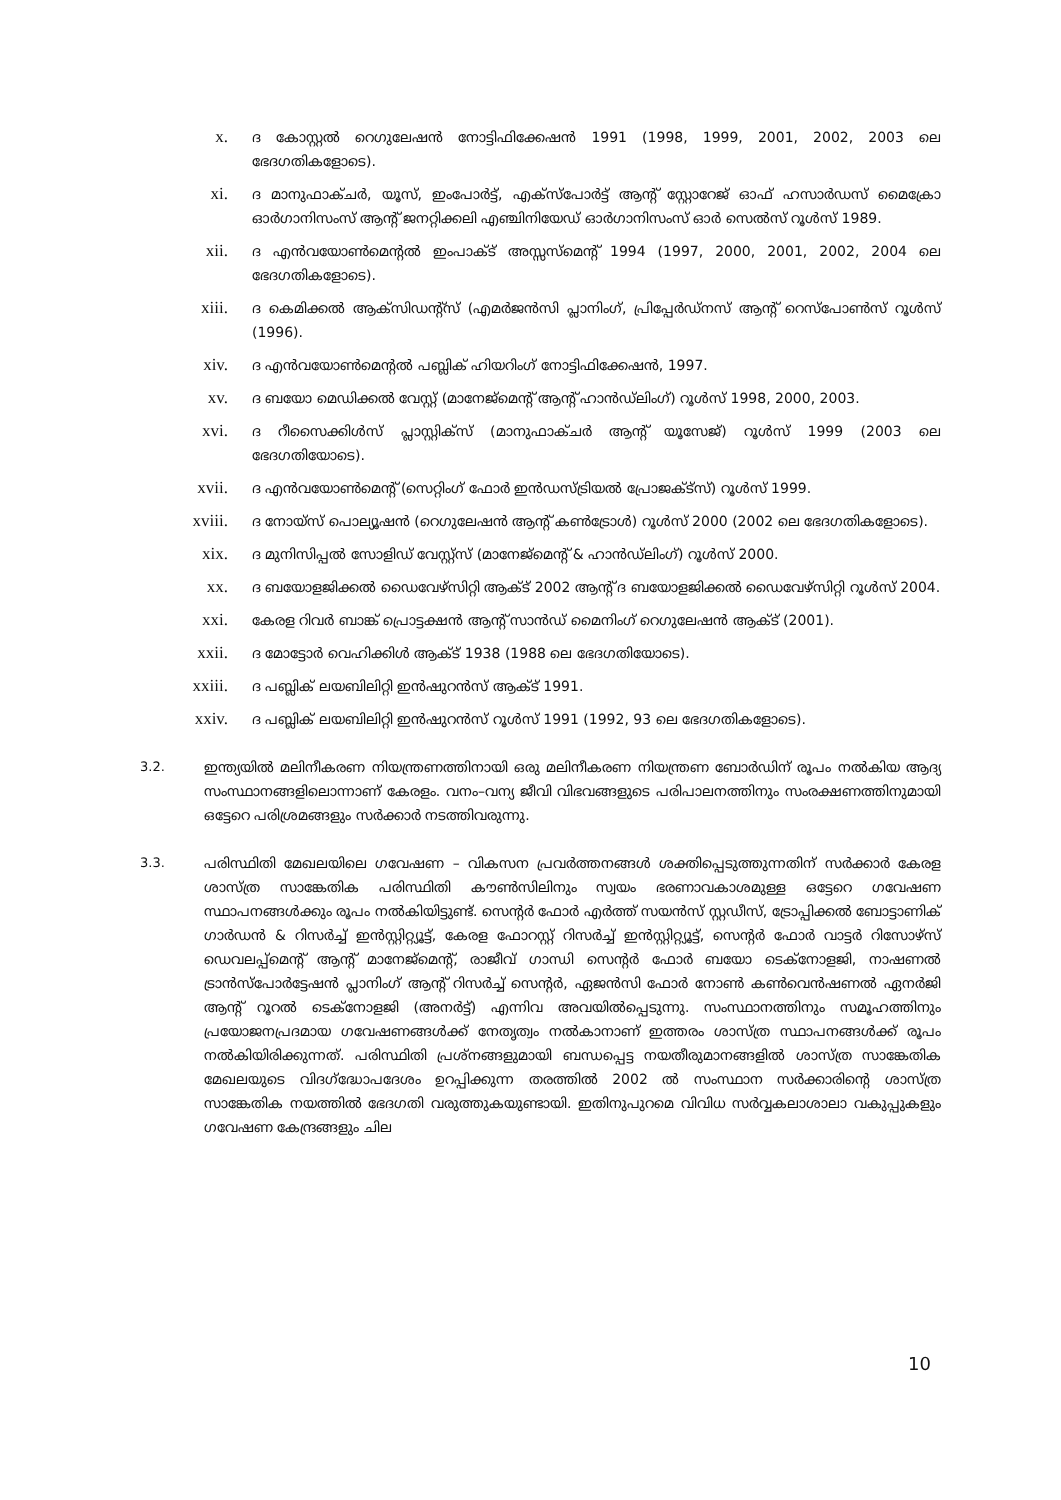x.
ദ കോസ്റ്റൽ റെഗുലേഷൻ നോട്ടിഫിക്കേഷൻ 1991 (1998, 1999, 2001, 2002, 2003 ലെ ഭേദഗതികളോടെ).
xi.
ദ മാനുഫാക്ചർ, യൂസ്, ഇംപോർട്ട്, എക്സ്പോർട്ട് ആന്റ് സ്റ്റോറേജ് ഓഫ് ഹസാർഡസ് മൈക്രോ ഓർഗാനിസംസ് ആന്റ് ജനറ്റിക്കലി എഞ്ചിനിയേഡ് ഓർഗാനിസംസ് ഓർ സെൽസ് റൂൾസ് 1989.
xii.
ദ എൻവയോൺമെന്റൽ ഇംപാക്ട് അസ്സസ്മെന്റ് 1994 (1997, 2000, 2001, 2002, 2004 ലെ ഭേദഗതികളോടെ).
xiii.
ദ കെമിക്കൽ ആക്സിഡന്റ്സ് (എമർജൻസി പ്ലാനിംഗ്, പ്രിപ്പേർഡ്നസ് ആന്റ് റെസ്പോൺസ് റൂൾസ് (1996).
xiv.
ദ എൻവയോൺമെന്റൽ പബ്ലിക് ഹിയറിംഗ് നോട്ടിഫിക്കേഷൻ, 1997.
xv.
ദ ബയോ മെഡിക്കൽ വേസ്റ്റ് (മാനേജ്മെന്റ് ആന്റ് ഹാൻഡ്ലിംഗ്) റൂൾസ് 1998, 2000, 2003.
xvi.
ദ റീസൈക്കിൾസ് പ്ലാസ്റ്റിക്സ് (മാനുഫാക്ചർ ആന്റ് യൂസേജ്) റൂൾസ് 1999 (2003 ലെ ഭേദഗതിയോടെ).
xvii.
ദ എൻവയോൺമെന്റ് (സെറ്റിംഗ് ഫോർ ഇൻഡസ്ട്രിയൽ പ്രോജക്ട്സ്) റൂൾസ് 1999.
xviii.
ദ നോയ്സ് പൊല്യൂഷൻ (റെഗുലേഷൻ ആന്റ് കൺട്രോൾ) റൂൾസ് 2000 (2002 ലെ ഭേദഗതികളോടെ).
xix.
ദ മുനിസിപ്പൽ സോളിഡ് വേസ്റ്റ്സ് (മാനേജ്മെന്റ് & ഹാൻഡ്ലിംഗ്) റൂൾസ് 2000.
xx.
ദ ബയോളജിക്കൽ ഡൈവേഴ്സിറ്റി ആക്ട് 2002 ആന്റ് ദ ബയോളജിക്കൽ ഡൈവേഴ്സിറ്റി റൂൾസ് 2004.
xxi.
കേരള റിവർ ബാങ്ക് പ്രൊട്ടക്ഷൻ ആന്റ് സാൻഡ് മൈനിംഗ് റെഗുലേഷൻ ആക്ട് (2001).
xxii.
ദ മോട്ടോർ വെഹിക്കിൾ ആക്ട് 1938 (1988 ലെ ഭേദഗതിയോടെ).
xxiii.
ദ പബ്ലിക് ലയബിലിറ്റി ഇൻഷുറൻസ് ആക്ട് 1991.
xxiv.
ദ പബ്ലിക് ലയബിലിറ്റി ഇൻഷുറൻസ് റൂൾസ് 1991 (1992, 93 ലെ ഭേദഗതികളോടെ).
3.2. ഇന്ത്യയിൽ മലിനീകരണ നിയന്ത്രണത്തിനായി ഒരു മലിനീകരണ നിയന്ത്രണ ബോർഡിന് രൂപം നൽകിയ ആദ്യ സംസ്ഥാനങ്ങളിലൊന്നാണ് കേരളം. വനം–വന്യ ജീവി വിഭവങ്ങളുടെ പരിപാലനത്തിനും സംരക്ഷണത്തിനുമായി ഒട്ടേറെ പരിശ്രമങ്ങളും സർക്കാർ നടത്തിവരുന്നു.
3.3. പരിസ്ഥിതി മേഖലയിലെ ഗവേഷണ – വികസന പ്രവർത്തനങ്ങൾ ശക്തിപ്പെടുത്തുന്നതിന് സർക്കാർ കേരള ശാസ്ത്ര സാങ്കേതിക പരിസ്ഥിതി കൗൺസിലിനും സ്വയം ഭരണാവകാശമുള്ള ഒട്ടേറെ ഗവേഷണ സ്ഥാപനങ്ങൾക്കും രൂപം നൽകിയിട്ടുണ്ട്. സെന്റർ ഫോർ എർത്ത് സയൻസ് സ്റ്റഡീസ്, ട്രോപ്പിക്കൽ ബോട്ടാണിക് ഗാർഡൻ & റിസർച്ച് ഇൻസ്റ്റിറ്റ്യൂട്ട്, കേരള ഫോറസ്റ്റ് റിസർച്ച് ഇൻസ്റ്റിറ്റ്യൂട്ട്, സെന്റർ ഫോർ വാട്ടർ റിസോഴ്സ് ഡെവലപ്പ്മെന്റ് ആന്റ് മാനേജ്മെന്റ്, രാജീവ് ഗാന്ധി സെന്റർ ഫോർ ബയോ ടെക്നോളജി, നാഷണൽ ട്രാൻസ്പോർട്ടേഷൻ പ്ലാനിംഗ് ആന്റ് റിസർച്ച് സെന്റർ, ഏജൻസി ഫോർ നോൺ കൺവെൻഷണൽ ഏനർജി ആന്റ് റൂറൽ ടെക്നോളജി (അനർട്ട്) എന്നിവ അവയിൽപ്പെടുന്നു. സംസ്ഥാനത്തിനും സമൂഹത്തിനും പ്രയോജനപ്രദമായ ഗവേഷണങ്ങൾക്ക് നേതൃത്വം നൽകാനാണ് ഇത്തരം ശാസ്ത്ര സ്ഥാപനങ്ങൾക്ക് രൂപം നൽകിയിരിക്കുന്നത്. പരിസ്ഥിതി പ്രശ്നങ്ങളുമായി ബന്ധപ്പെട്ട നയതീരുമാനങ്ങളിൽ ശാസ്ത്ര സാങ്കേതിക മേഖലയുടെ വിദഗ്ദ്ധോപദേശം ഉറപ്പിക്കുന്ന തരത്തിൽ 2002 ൽ സംസ്ഥാന സർക്കാരിന്റെ ശാസ്ത്ര സാങ്കേതിക നയത്തിൽ ഭേദഗതി വരുത്തുകയുണ്ടായി. ഇതിനുപുറമെ വിവിധ സർവ്വകലാശാലാ വകുപ്പുകളും ഗവേഷണ കേന്ദ്രങ്ങളും ചില
10